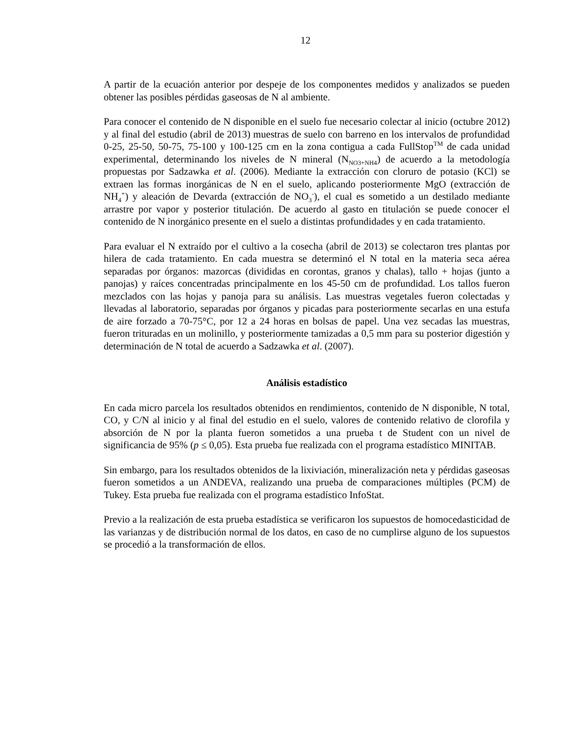12
A partir de la ecuación anterior por despeje de los componentes medidos y analizados se pueden obtener las posibles pérdidas gaseosas de N al ambiente.
Para conocer el contenido de N disponible en el suelo fue necesario colectar al inicio (octubre 2012) y al final del estudio (abril de 2013) muestras de suelo con barreno en los intervalos de profundidad 0-25, 25-50, 50-75, 75-100 y 100-125 cm en la zona contigua a cada FullStop<sup>TM</sup> de cada unidad experimental, determinando los niveles de N mineral (N<sub>NO3+NH4</sub>) de acuerdo a la metodología propuestas por Sadzawka et al. (2006). Mediante la extracción con cloruro de potasio (KCl) se extraen las formas inorgánicas de N en el suelo, aplicando posteriormente MgO (extracción de NH<sub>4</sub><sup>+</sup>) y aleación de Devarda (extracción de NO<sub>3</sub><sup>-</sup>), el cual es sometido a un destilado mediante arrastre por vapor y posterior titulación. De acuerdo al gasto en titulación se puede conocer el contenido de N inorgánico presente en el suelo a distintas profundidades y en cada tratamiento.
Para evaluar el N extraído por el cultivo a la cosecha (abril de 2013) se colectaron tres plantas por hilera de cada tratamiento. En cada muestra se determinó el N total en la materia seca aérea separadas por órganos: mazorcas (divididas en corontas, granos y chalas), tallo + hojas (junto a panojas) y raíces concentradas principalmente en los 45-50 cm de profundidad. Los tallos fueron mezclados con las hojas y panoja para su análisis. Las muestras vegetales fueron colectadas y llevadas al laboratorio, separadas por órganos y picadas para posteriormente secarlas en una estufa de aire forzado a 70-75°C, por 12 a 24 horas en bolsas de papel. Una vez secadas las muestras, fueron trituradas en un molinillo, y posteriormente tamizadas a 0,5 mm para su posterior digestión y determinación de N total de acuerdo a Sadzawka et al. (2007).
Análisis estadístico
En cada micro parcela los resultados obtenidos en rendimientos, contenido de N disponible, N total, CO, y C/N al inicio y al final del estudio en el suelo, valores de contenido relativo de clorofila y absorción de N por la planta fueron sometidos a una prueba t de Student con un nivel de significancia de 95% (p ≤ 0,05). Esta prueba fue realizada con el programa estadístico MINITAB.
Sin embargo, para los resultados obtenidos de la lixiviación, mineralización neta y pérdidas gaseosas fueron sometidos a un ANDEVA, realizando una prueba de comparaciones múltiples (PCM) de Tukey. Esta prueba fue realizada con el programa estadístico InfoStat.
Previo a la realización de esta prueba estadística se verificaron los supuestos de homocedasticidad de las varianzas y de distribución normal de los datos, en caso de no cumplirse alguno de los supuestos se procedió a la transformación de ellos.